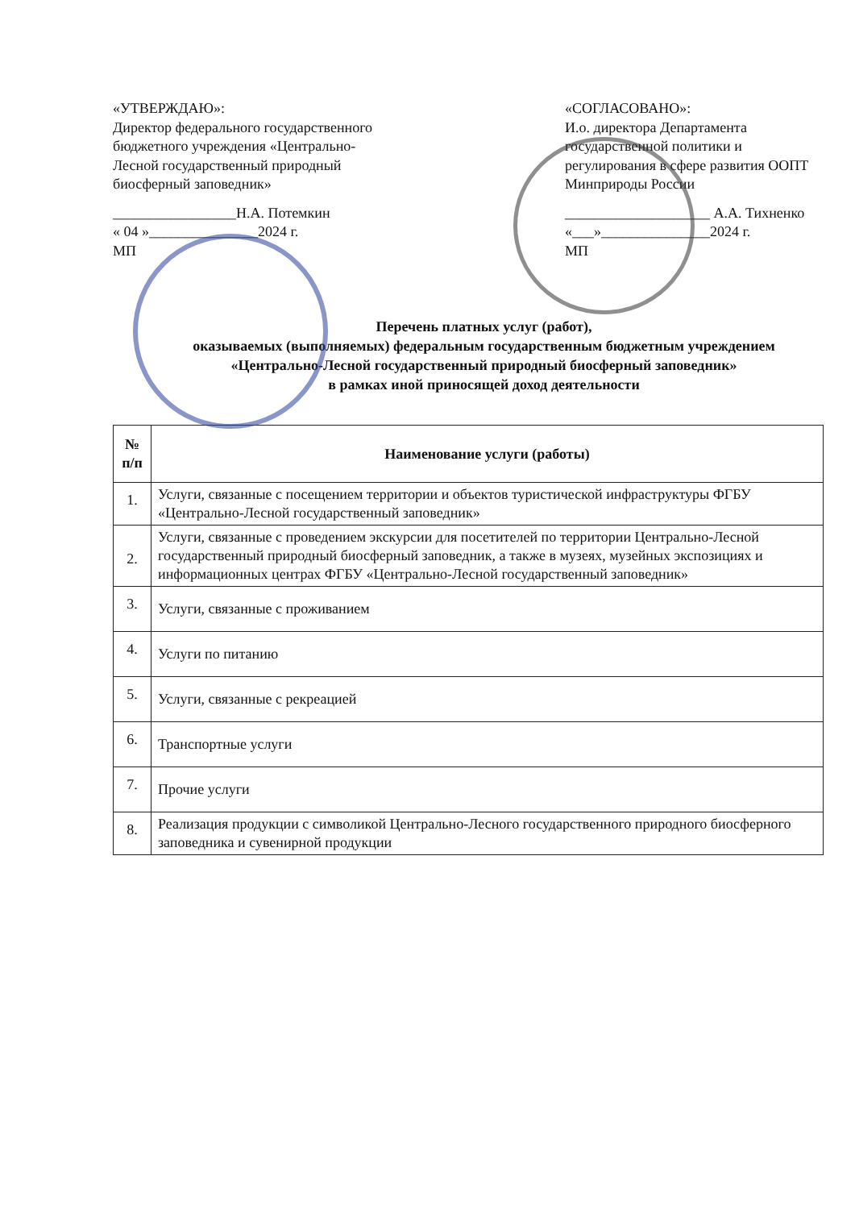«УТВЕРЖДАЮ»:
Директор федерального государственного бюджетного учреждения «Центрально-Лесной государственный природный биосферный заповедник»
_________________Н.А. Потемкин
« 04 »_______________2024 г.
МП
«СОГЛАСОВАНО»:
И.о. директора Департамента государственной политики и регулирования в сфере развития ООПТ Минприроды России
____________________ А.А. Тихненко
«___»_______________2024 г.
МП
Перечень платных услуг (работ),
оказываемых (выполняемых) федеральным государственным бюджетным учреждением
«Центрально-Лесной государственный природный биосферный заповедник»
в рамках иной приносящей доход деятельности
| № п/п | Наименование услуги (работы) |
| --- | --- |
| 1. | Услуги, связанные с посещением территории и объектов туристической инфраструктуры ФГБУ «Центрально-Лесной государственный заповедник» |
| 2. | Услуги, связанные с проведением экскурсии для посетителей по территории Центрально-Лесной государственный природный биосферный заповедник, а также в музеях, музейных экспозициях и информационных центрах ФГБУ «Центрально-Лесной государственный заповедник» |
| 3. | Услуги, связанные с проживанием |
| 4. | Услуги по питанию |
| 5. | Услуги, связанные с рекреацией |
| 6. | Транспортные услуги |
| 7. | Прочие услуги |
| 8. | Реализация продукции с символикой Центрально-Лесного государственного природного биосферного заповедника и сувенирной продукции |